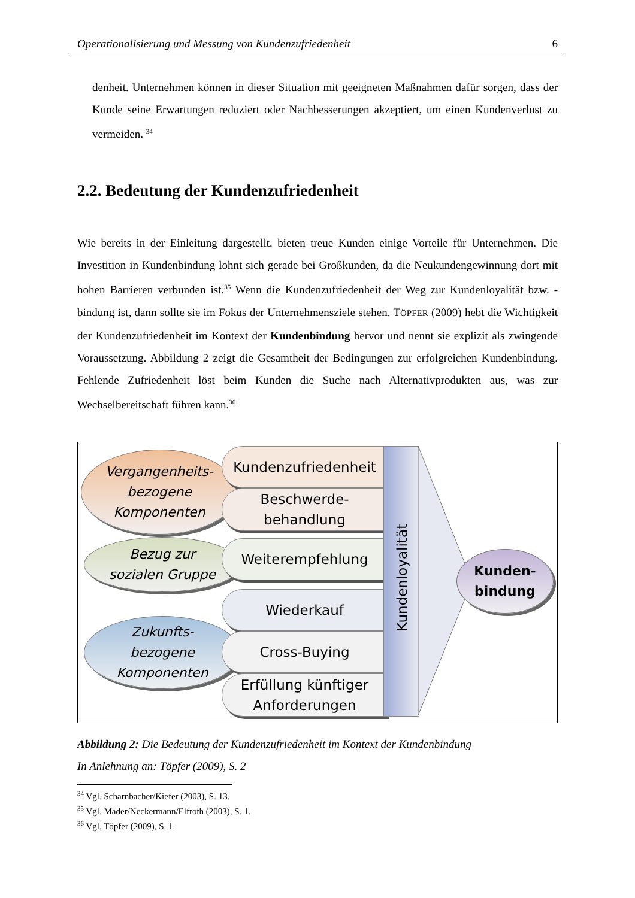Operationalisierung und Messung von Kundenzufriedenheit 6
denheit. Unternehmen können in dieser Situation mit geeigneten Maßnahmen dafür sorgen, dass der Kunde seine Erwartungen reduziert oder Nachbesserungen akzeptiert, um einen Kundenverlust zu vermeiden. <sup>34</sup>
2.2. Bedeutung der Kundenzufriedenheit
Wie bereits in der Einleitung dargestellt, bieten treue Kunden einige Vorteile für Unternehmen. Die Investition in Kundenbindung lohnt sich gerade bei Großkunden, da die Neukundengewinnung dort mit hohen Barrieren verbunden ist.<sup>35</sup> Wenn die Kundenzufrieden­heit der Weg zur Kundenloyalität bzw. -bindung ist, dann sollte sie im Fokus der Unternehmensziele stehen. TÖPFER (2009) hebt die Wichtigkeit der Kundenzufriedenheit im Kontext der Kundenbindung hervor und nennt sie explizit als zwingende Voraussetzung. Abbildung 2 zeigt die Gesamtheit der Bedingungen zur erfolgreichen Kundenbindung. Fehlende Zufriedenheit löst beim Kunden die Suche nach Alternativprodukten aus, was zur Wechselbereitschaft führen kann.<sup>36</sup>
Vergangenheits-
bezogene
Komponenten
Bezug zur
sozialen Gruppe
Zukunfts-
bezogene
Komponenten
Kundenzufriedenheit
Beschwerde-
behandlung
Weiterempfehlung
Wiederkauf
Cross-Buying
Erfüllung künftiger
Anforderungen
Kundenloyalität
Kunden-
bindung
Abbildung 2: Die Bedeutung der Kundenzufriedenheit im Kontext der Kundenbindung
In Anlehnung an: Töpfer (2009), S. 2
<sup>34</sup> Vgl. Scharnbacher/Kiefer (2003), S. 13.
<sup>35</sup> Vgl. Mader/Neckermann/Elfroth (2003), S. 1.
<sup>36</sup> Vgl. Töpfer (2009), S. 1.